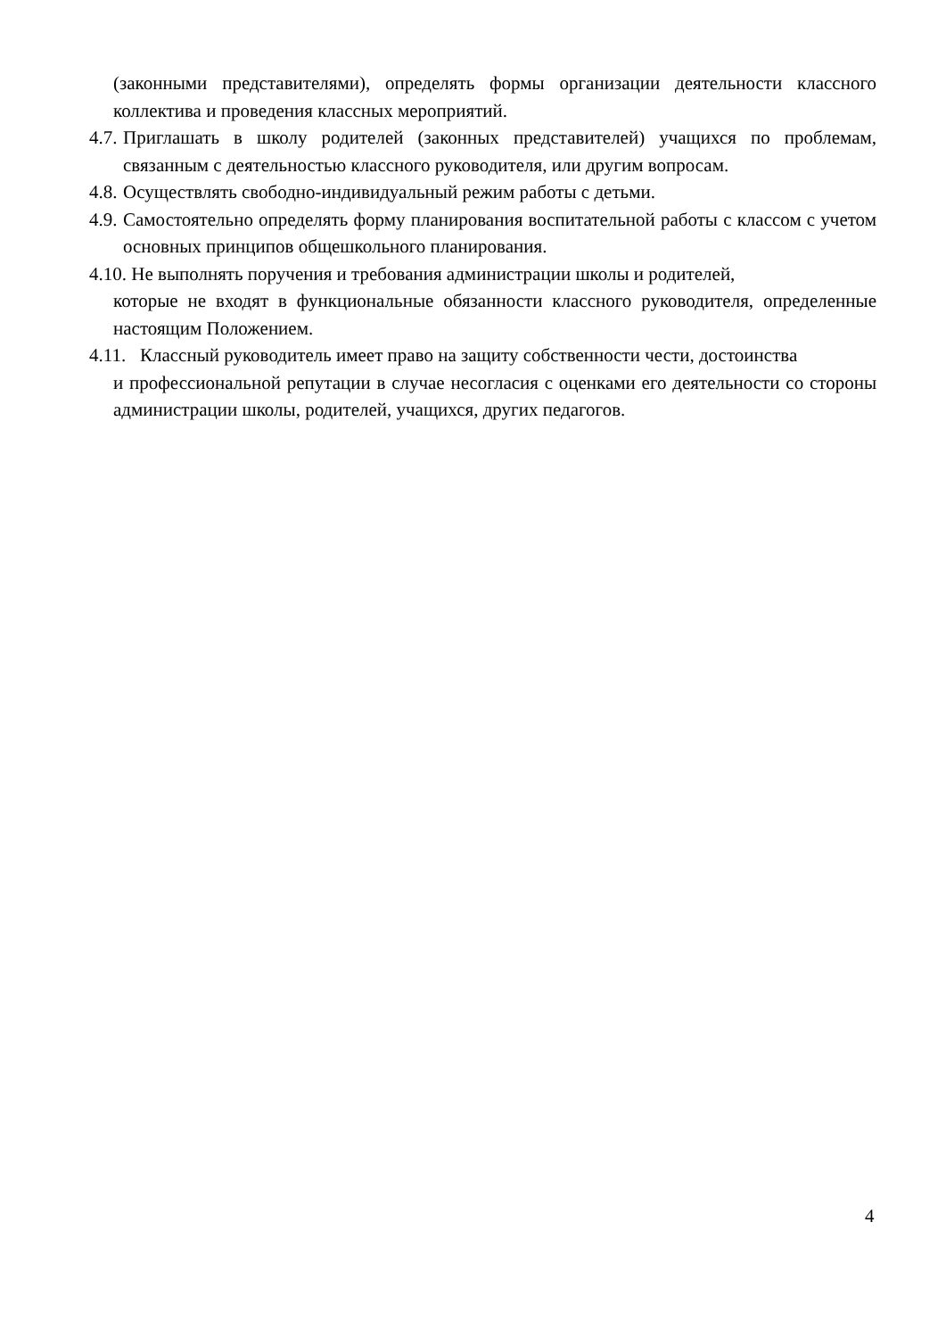(законными представителями), определять формы организации деятельности классного коллектива и проведения классных мероприятий.
4.7. Приглашать в школу родителей (законных представителей) учащихся по проблемам, связанным с деятельностью классного руководителя, или другим вопросам.
4.8. Осуществлять свободно-индивидуальный режим работы с детьми.
4.9. Самостоятельно определять форму планирования воспитательной работы с классом с учетом основных принципов общешкольного планирования.
4.10. Не выполнять поручения и требования администрации школы и родителей,
которые не входят в функциональные обязанности классного руководителя, определенные настоящим Положением.
4.11. Классный руководитель имеет право на защиту собственности чести, достоинства
и профессиональной репутации в случае несогласия с оценками его деятельности со стороны администрации школы, родителей, учащихся, других педагогов.
4